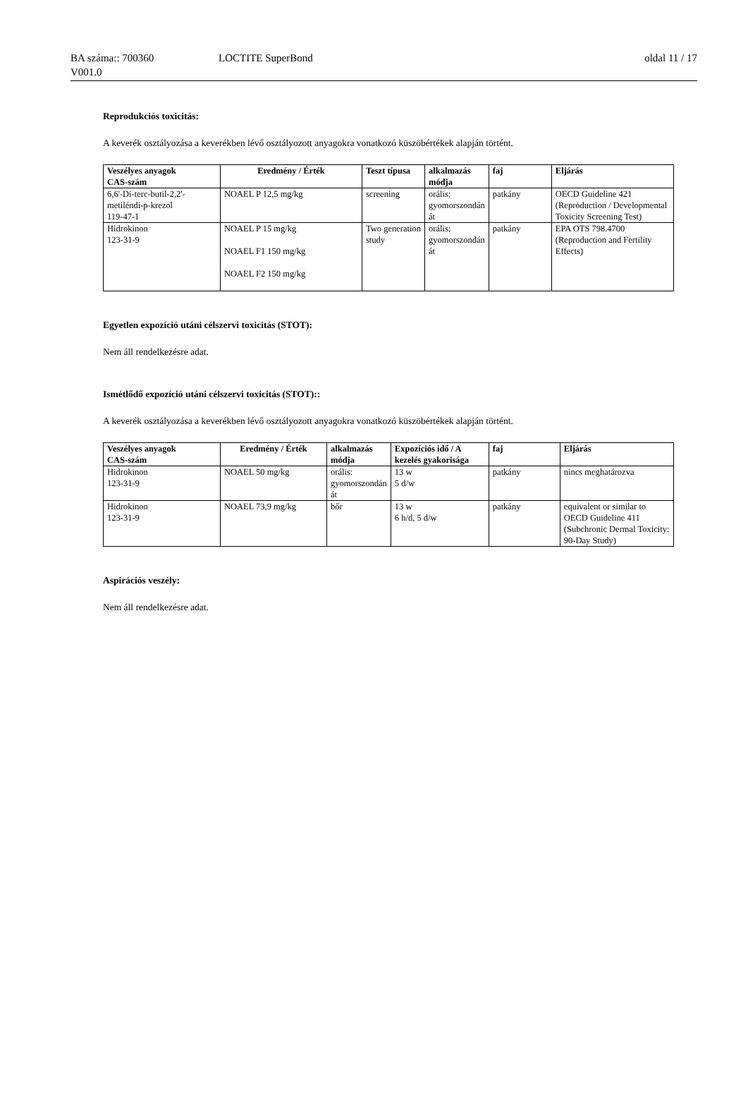BA száma:: 700360 LOCTITE SuperBond oldal 11 / 17
V001.0
Reprodukciós toxicitás:
A keverék osztályozása a keverékben lévő osztályozott anyagokra vonatkozó küszöbértékek alapján történt.
| Veszélyes anyagok CAS-szám | Eredmény / Érték | Teszt típusa | alkalmazás módja | faj | Eljárás |
| --- | --- | --- | --- | --- | --- |
| 6,6'-Di-terc-butil-2,2'-metiléndi-p-krezol 119-47-1 | NOAEL P 12,5 mg/kg | screening | orális: gyomorszondán át | patkány | OECD Guideline 421 (Reproduction / Developmental Toxicity Screening Test) |
| Hidrokinon 123-31-9 | NOAEL P 15 mg/kg NOAEL F1 150 mg/kg NOAEL F2 150 mg/kg | Two generation study | orális: gyomorszondán át | patkány | EPA OTS 798.4700 (Reproduction and Fertility Effects) |
Egyetlen expozíció utáni célszervi toxicitás (STOT):
Nem áll rendelkezésre adat.
Ismétlődő expozíció utáni célszervi toxicitás (STOT)::
A keverék osztályozása a keverékben lévő osztályozott anyagokra vonatkozó küszöbértékek alapján történt.
| Veszélyes anyagok CAS-szám | Eredmény / Érték | alkalmazás módja | Expozíciós idő / A kezelés gyakorisága | faj | Eljárás |
| --- | --- | --- | --- | --- | --- |
| Hidrokinon 123-31-9 | NOAEL 50 mg/kg | orális: gyomorszondán át | 13 w 5 d/w | patkány | nincs meghatározva |
| Hidrokinon 123-31-9 | NOAEL 73,9 mg/kg | bőr | 13 w 6 h/d, 5 d/w | patkány | equivalent or similar to OECD Guideline 411 (Subchronic Dermal Toxicity: 90-Day Study) |
Aspirációs veszély:
Nem áll rendelkezésre adat.